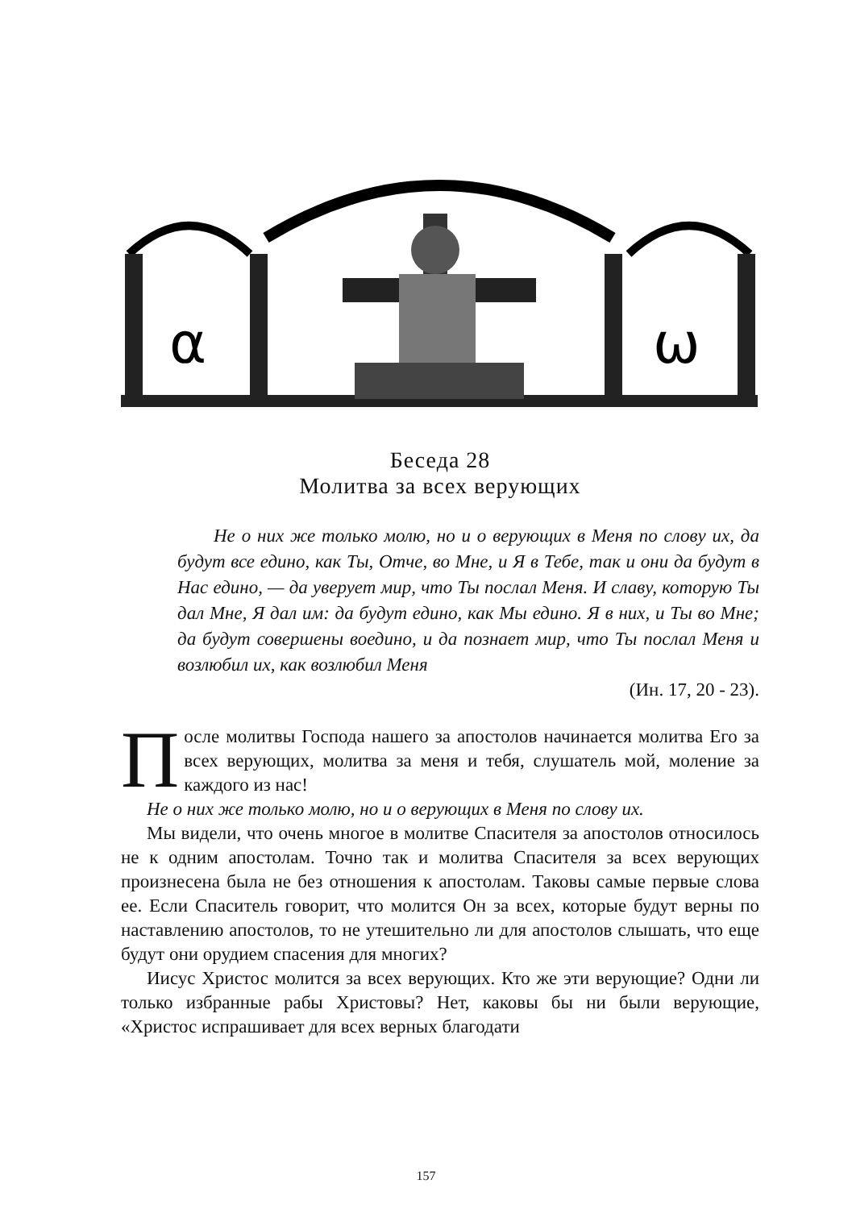α
ω
Беседа 28
Молитва за всех верующих
Не о них же только молю, но и о верующих в Меня по слову их, да будут все едино, как Ты, Отче, во Мне, и Я в Тебе, так и они да будут в Нас едино, — да уверует мир, что Ты послал Меня. И славу, которую Ты дал Мне, Я дал им: да будут едино, как Мы едино. Я в них, и Ты во Мне; да будут совершены воедино, и да познает мир, что Ты послал Меня и возлюбил их, как возлюбил Меня
(Ин. 17, 20 - 23).
После молитвы Господа нашего за апостолов начинается молитва Его за всех верующих, молитва за меня и тебя, слушатель мой, моление за каждого из нас!
Не о них же только молю, но и о верующих в Меня по слову их.
Мы видели, что очень многое в молитве Спасителя за апостолов относилось не к одним апостолам. Точно так и молитва Спасителя за всех верующих произнесена была не без отношения к апостолам. Таковы самые первые слова ее. Если Спаситель говорит, что молится Он за всех, которые будут верны по наставлению апостолов, то не утешительно ли для апостолов слышать, что еще будут они орудием спасения для многих?
Иисус Христос молится за всех верующих. Кто же эти верующие? Одни ли только избранные рабы Христовы? Нет, каковы бы ни были верующие, «Христос испрашивает для всех верных благодати
157